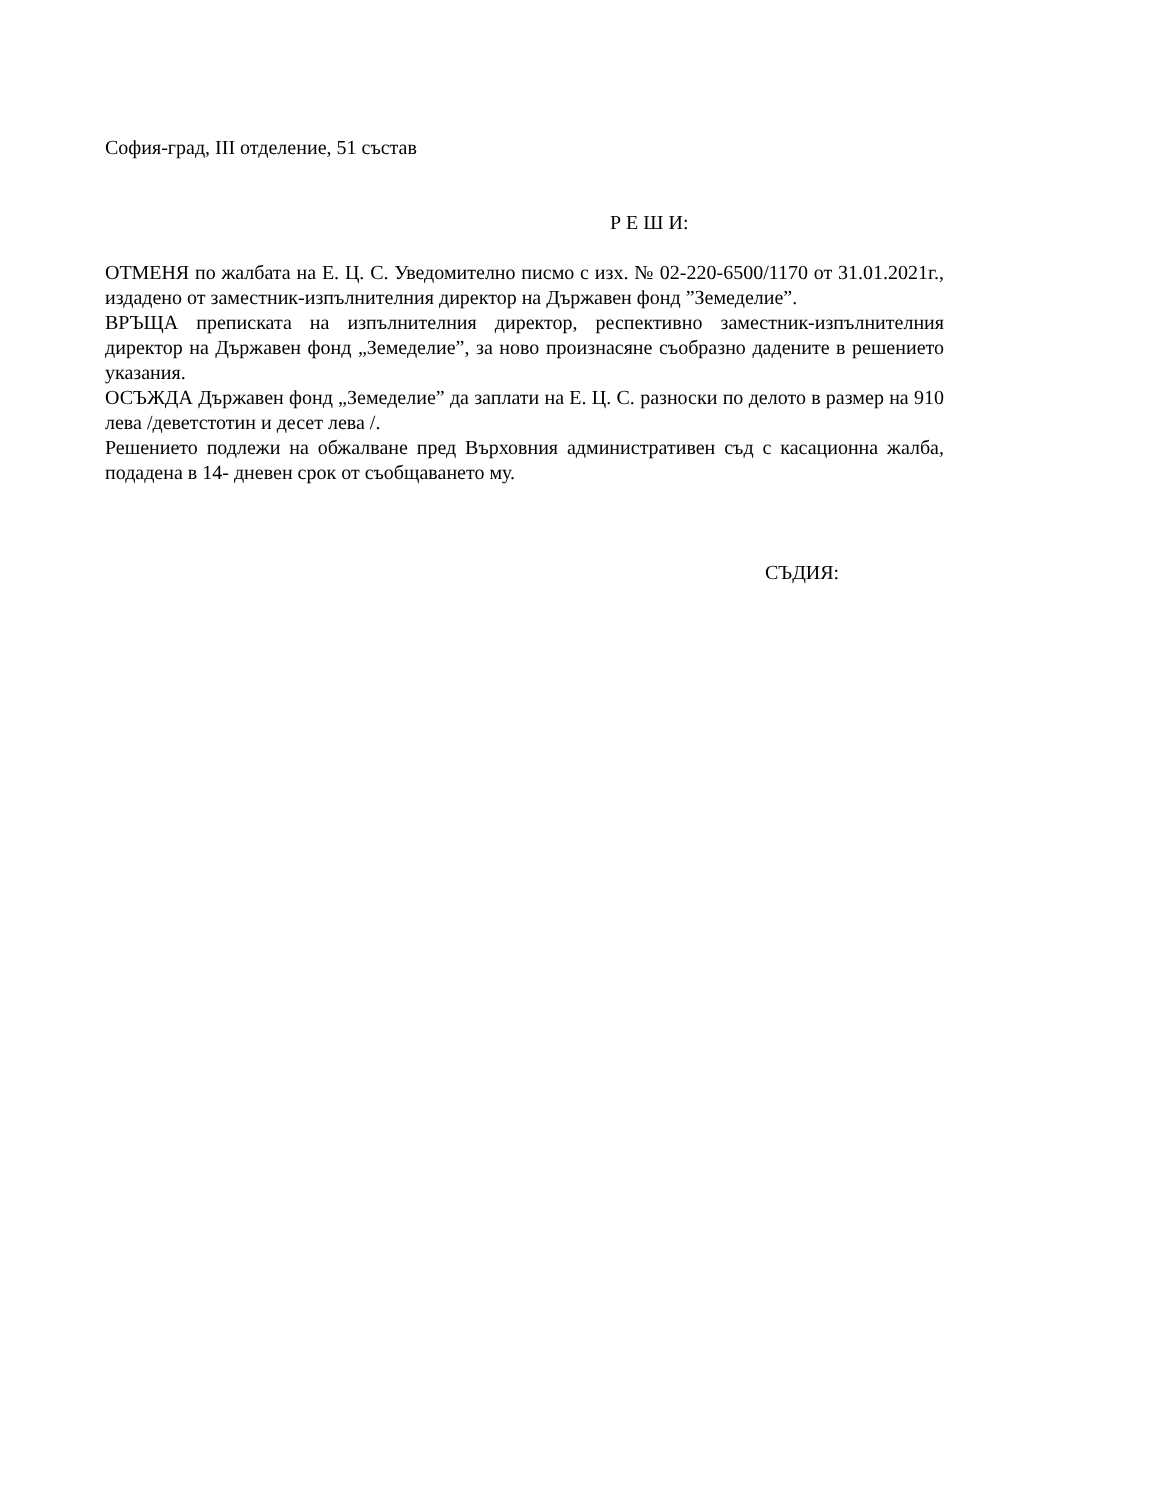София-град, III отделение, 51 състав
Р Е Ш И:
ОТМЕНЯ по жалбата на Е. Ц. С. Уведомително писмо с изх. № 02-220-6500/1170 от 31.01.2021г., издадено от заместник-изпълнителния директор на Държавен фонд ”Земеделие”.
ВРЪЩА преписката на изпълнителния директор, респективно заместник-изпълнителния директор на Държавен фонд „Земеделие”, за ново произнасяне съобразно дадените в решението указания.
ОСЪЖДА Държавен фонд „Земеделие” да заплати на Е. Ц. С. разноски по делото в размер на 910 лева /деветстотин и десет лева /.
Решението подлежи на обжалване пред Върховния административен съд с касационна жалба, подадена в 14- дневен срок от съобщаването му.
СЪДИЯ: